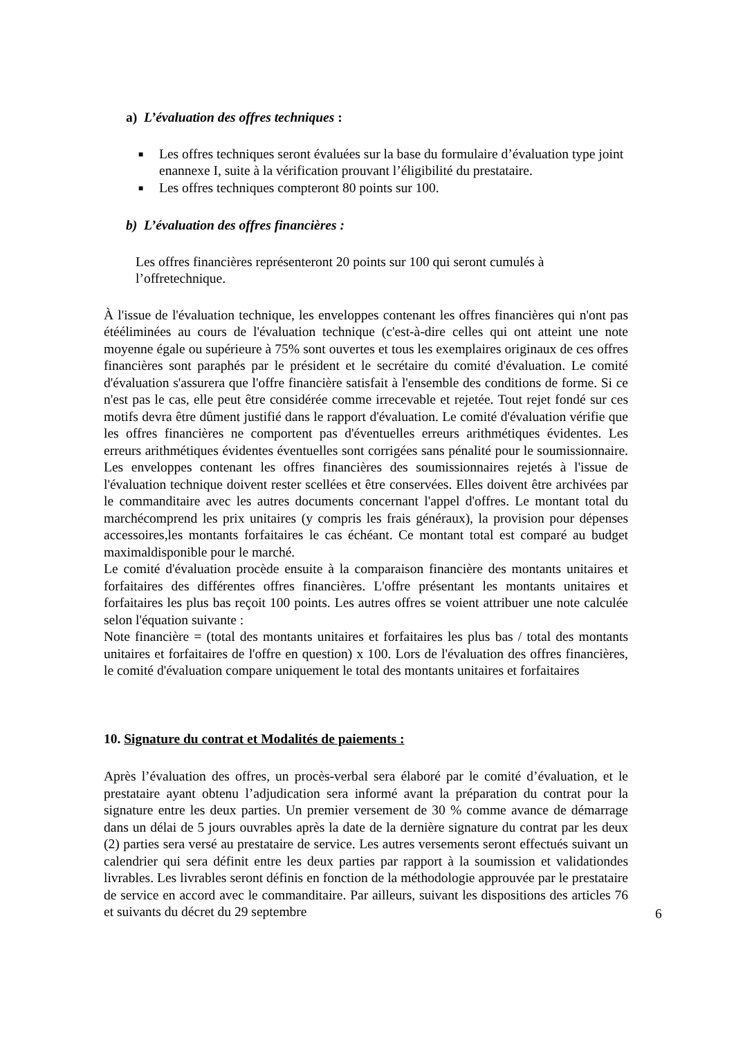a) L’évaluation des offres techniques :
■ Les offres techniques seront évaluées sur la base du formulaire d’évaluation type joint enannexe I, suite à la vérification prouvant l’éligibilité du prestataire.
■ Les offres techniques compteront 80 points sur 100.
b) L’évaluation des offres financières :
Les offres financières représenteront 20 points sur 100 qui seront cumulés à l’offretechnique.
À l'issue de l'évaluation technique, les enveloppes contenant les offres financières qui n'ont pas étééliminées au cours de l'évaluation technique (c'est-à-dire celles qui ont atteint une note moyenne égale ou supérieure à 75% sont ouvertes et tous les exemplaires originaux de ces offres financières sont paraphés par le président et le secrétaire du comité d'évaluation. Le comité d'évaluation s'assurera que l'offre financière satisfait à l'ensemble des conditions de forme. Si ce n'est pas le cas, elle peut être considérée comme irrecevable et rejetée. Tout rejet fondé sur ces motifs devra être dûment justifié dans le rapport d'évaluation. Le comité d'évaluation vérifie que les offres financières ne comportent pas d'éventuelles erreurs arithmétiques évidentes. Les erreurs arithmétiques évidentes éventuelles sont corrigées sans pénalité pour le soumissionnaire. Les enveloppes contenant les offres financières des soumissionnaires rejetés à l'issue de l'évaluation technique doivent rester scellées et être conservées. Elles doivent être archivées par le commanditaire avec les autres documents concernant l'appel d'offres. Le montant total du marchécomprend les prix unitaires (y compris les frais généraux), la provision pour dépenses accessoires,les montants forfaitaires le cas échéant. Ce montant total est comparé au budget maximaldisponible pour le marché.
Le comité d'évaluation procède ensuite à la comparaison financière des montants unitaires et forfaitaires des différentes offres financières. L'offre présentant les montants unitaires et forfaitaires les plus bas reçoit 100 points. Les autres offres se voient attribuer une note calculée selon l'équation suivante :
Note financière = (total des montants unitaires et forfaitaires les plus bas / total des montants unitaires et forfaitaires de l'offre en question) x 100. Lors de l'évaluation des offres financières, le comité d'évaluation compare uniquement le total des montants unitaires et forfaitaires
10. Signature du contrat et Modalités de paiements :
Après l’évaluation des offres, un procès-verbal sera élaboré par le comité d’évaluation, et le prestataire ayant obtenu l’adjudication sera informé avant la préparation du contrat pour la signature entre les deux parties. Un premier versement de 30 % comme avance de démarrage dans un délai de 5 jours ouvrables après la date de la dernière signature du contrat par les deux (2) parties sera versé au prestataire de service. Les autres versements seront effectués suivant un calendrier qui sera définit entre les deux parties par rapport à la soumission et validationdes livrables. Les livrables seront définis en fonction de la méthodologie approuvée par le prestataire de service en accord avec le commanditaire. Par ailleurs, suivant les dispositions des articles 76 et suivants du décret du 29 septembre
6